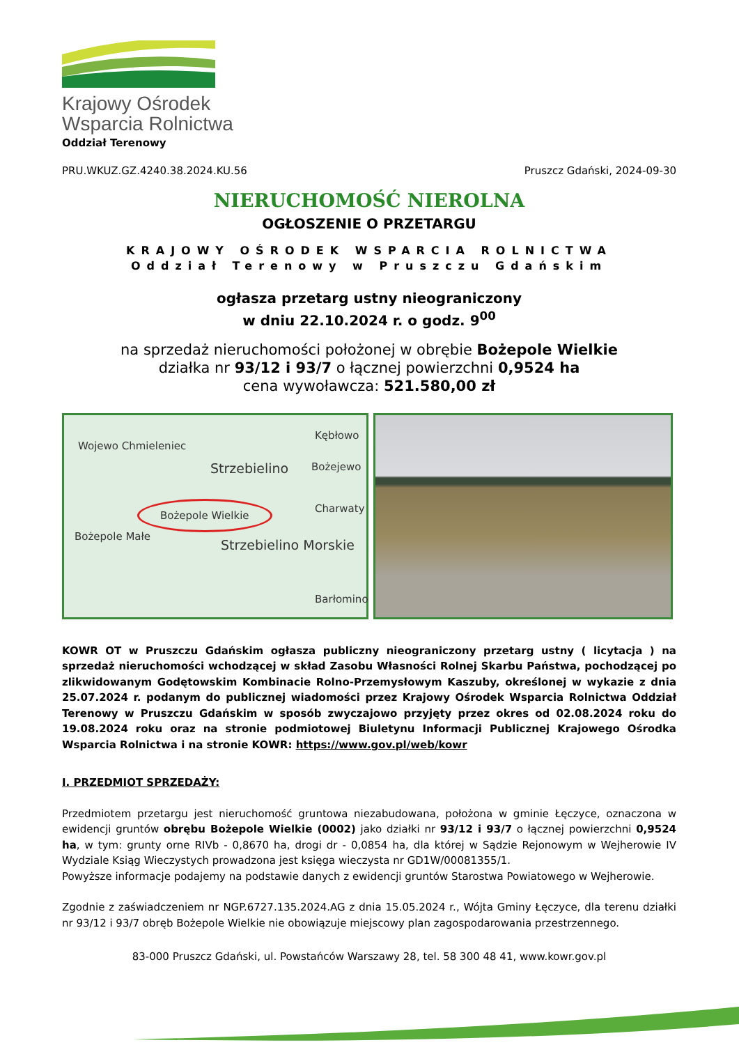Krajowy Ośrodek
Wsparcia Rolnictwa
Oddział Terenowy
PRU.WKUZ.GZ.4240.38.2024.KU.56 Pruszcz Gdański, 2024-09-30
NIERUCHOMOŚĆ NIEROLNA
OGŁOSZENIE O PRZETARGU
KRAJOWY OŚRODEK WSPARCIA ROLNICTWA
Oddział Terenowy w Pruszczu Gdańskim
ogłasza przetarg ustny nieograniczony
w dniu 22.10.2024 r. o godz. 9<sup>00</sup>
na sprzedaż nieruchomości położonej w obrębie Bożepole Wielkie
działka nr 93/12 i 93/7 o łącznej powierzchni 0,9524 ha
cena wywoławcza: 521.580,00 zł
Wojewo Chmieleniec
Strzebielino
Kębłowo
Bożejewo
Bożepole Wielkie Charwaty
Bożepole Małe
Strzebielino Morskie
Barłomino
KOWR OT w Pruszczu Gdańskim ogłasza publiczny nieograniczony przetarg ustny ( licytacja ) na sprzedaż nieruchomości wchodzącej w skład Zasobu Własności Rolnej Skarbu Państwa, pochodzącej po zlikwidowanym Godętowskim Kombinacie Rolno-Przemysłowym Kaszuby, określonej w wykazie z dnia 25.07.2024 r. podanym do publicznej wiadomości przez Krajowy Ośrodek Wsparcia Rolnictwa Oddział Terenowy w Pruszczu Gdańskim w sposób zwyczajowo przyjęty przez okres od 02.08.2024 roku do 19.08.2024 roku oraz na stronie podmiotowej Biuletynu Informacji Publicznej Krajowego Ośrodka Wsparcia Rolnictwa i na stronie KOWR: https://www.gov.pl/web/kowr
I. PRZEDMIOT SPRZEDAŻY:
Przedmiotem przetargu jest nieruchomość gruntowa niezabudowana, położona w gminie Łęczyce, oznaczona w ewidencji gruntów obrębu Bożepole Wielkie (0002) jako działki nr 93/12 i 93/7 o łącznej powierzchni 0,9524 ha, w tym: grunty orne RIVb - 0,8670 ha, drogi dr - 0,0854 ha, dla której w Sądzie Rejonowym w Wejherowie IV Wydziale Ksiąg Wieczystych prowadzona jest księga wieczysta nr GD1W/00081355/1.
Powyższe informacje podajemy na podstawie danych z ewidencji gruntów Starostwa Powiatowego w Wejherowie.
Zgodnie z zaświadczeniem nr NGP.6727.135.2024.AG z dnia 15.05.2024 r., Wójta Gminy Łęczyce, dla terenu działki nr 93/12 i 93/7 obręb Bożepole Wielkie nie obowiązuje miejscowy plan zagospodarowania przestrzennego.
83-000 Pruszcz Gdański, ul. Powstańców Warszawy 28, tel. 58 300 48 41, www.kowr.gov.pl